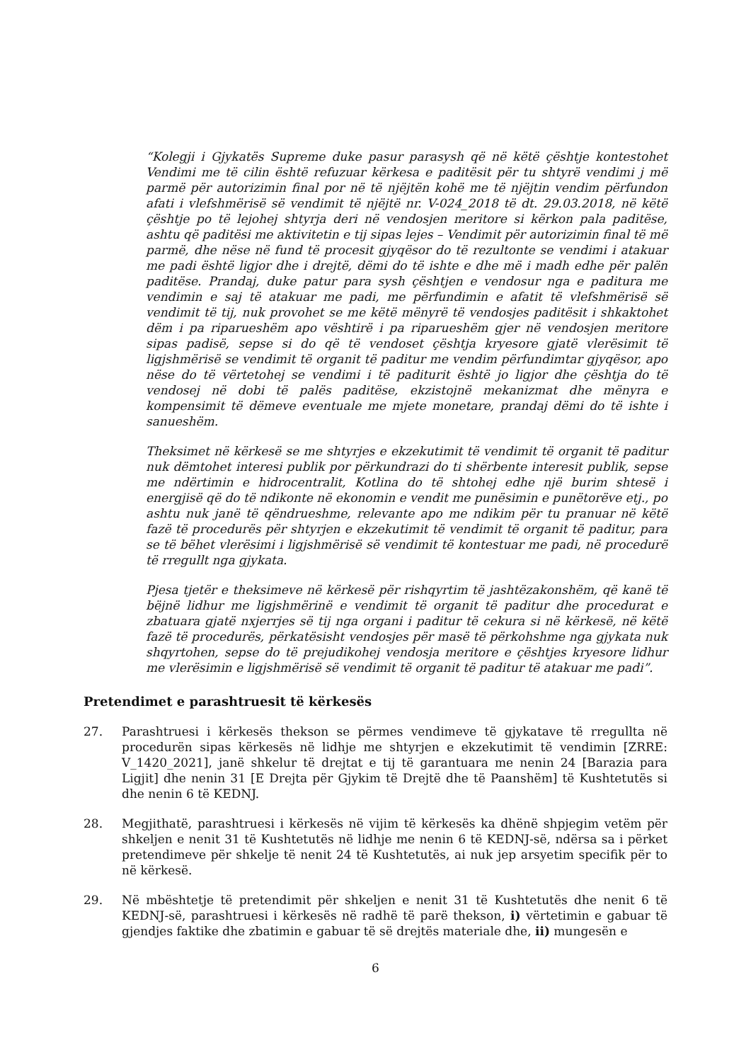“Kolegji i Gjykatës Supreme duke pasur parasysh që në këtë çështje kontestohet Vendimi me të cilin është refuzuar kërkesa e paditësit për tu shtyrë vendimi j më parmë për autorizimin final por në të njëjtën kohë me të njëjtin vendim përfundon afati i vlefshmërisë së vendimit të njëjtë nr. V-024_2018 të dt. 29.03.2018, në këtë çështje po të lejohej shtyrja deri në vendosjen meritore si kërkon pala paditëse, ashtu që paditësi me aktivitetin e tij sipas lejes – Vendimit për autorizimin final të më parmë, dhe nëse në fund të procesit gjyqësor do të rezultonte se vendimi i atakuar me padi është ligjor dhe i drejtë, dëmi do të ishte e dhe më i madh edhe për palën paditëse. Prandaj, duke patur para sysh çështjen e vendosur nga e paditura me vendimin e saj të atakuar me padi, me përfundimin e afatit të vlefshmërisë së vendimit të tij, nuk provohet se me këtë mënyrë të vendosjes paditësit i shkaktohet dëm i pa riparueshëm apo vështirë i pa riparueshëm gjer në vendosjen meritore sipas padisë, sepse si do që të vendoset çështja kryesore gjatë vlerësimit të ligjshmërisë se vendimit të organit të paditur me vendim përfundimtar gjyqësor, apo nëse do të vërtetohej se vendimi i të paditurit është jo ligjor dhe çështja do të vendosej në dobi të palës paditëse, ekzistojnë mekanizmat dhe mënyra e kompensimit të dëmeve eventuale me mjete monetare, prandaj dëmi do të ishte i sanueshëm.
Theksimet në kërkesë se me shtyrjes e ekzekutimit të vendimit të organit të paditur nuk dëmtohet interesi publik por përkundrazi do ti shërbente interesit publik, sepse me ndërtimin e hidrocentralit, Kotlina do të shtohej edhe një burim shtesë i energjisë që do të ndikonte në ekonomin e vendit me punësimin e punëtorëve etj., po ashtu nuk janë të qëndrueshme, relevante apo me ndikim për tu pranuar në këtë fazë të procedurës për shtyrjen e ekzekutimit të vendimit të organit të paditur, para se të bëhet vlerësimi i ligjshmërisë së vendimit të kontestuar me padi, në procedurë të rregullt nga gjykata.
Pjesa tjetër e theksimeve në kërkesë për rishqyrtim të jashtëzakonshëm, që kanë të bëjnë lidhur me ligjshmërinë e vendimit të organit të paditur dhe procedurat e zbatuara gjatë nxjerrjes së tij nga organi i paditur të cekura si në kërkesë, në këtë fazë të procedurës, përkatësisht vendosjes për masë të përkohshme nga gjykata nuk shqyrtohen, sepse do të prejudikohej vendosja meritore e çështjes kryesore lidhur me vlerësimin e ligjshmërisë së vendimit të organit të paditur të atakuar me padi”.
Pretendimet e parashtruesit të kërkesës
27. Parashtruesi i kërkesës thekson se përmes vendimeve të gjykatave të rregullta në procedurën sipas kërkesës në lidhje me shtyrjen e ekzekutimit të vendimin [ZRRE: V_1420_2021], janë shkelur të drejtat e tij të garantuara me nenin 24 [Barazia para Ligjit] dhe nenin 31 [E Drejta për Gjykim të Drejtë dhe të Paanshëm] të Kushtetutës si dhe nenin 6 të KEDNJ.
28. Megjithatë, parashtruesi i kërkesës në vijim të kërkesës ka dhënë shpjegim vetëm për shkeljen e nenit 31 të Kushtetutës në lidhje me nenin 6 të KEDNJ-së, ndërsa sa i përket pretendimeve për shkelje të nenit 24 të Kushtetutës, ai nuk jep arsyetim specifik për to në kërkesë.
29. Në mbështetje të pretendimit për shkeljen e nenit 31 të Kushtetutës dhe nenit 6 të KEDNJ-së, parashtruesi i kërkesës në radhë të parë thekson, i) vërtetimin e gabuar të gjendjes faktike dhe zbatimin e gabuar të së drejtës materiale dhe, ii) mungesën e
6